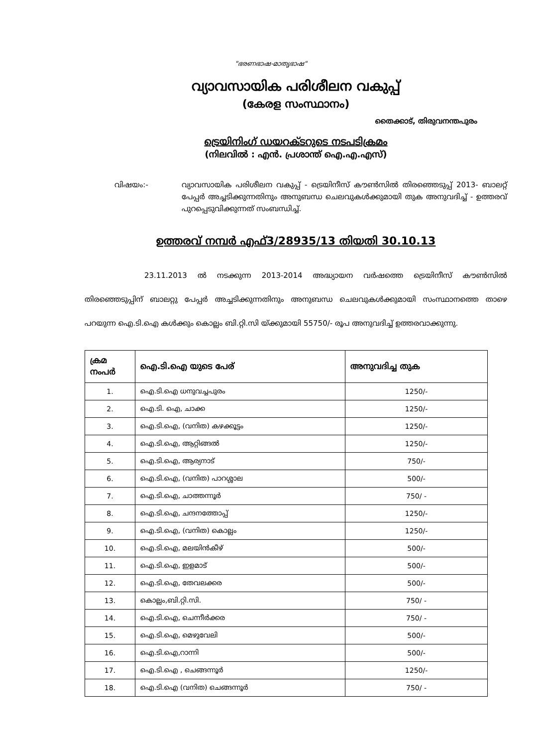"ഭരണഭാഷ-മാതൃഭാഷ"
വ്യാവസായിക പരിശീലന വകുപ്പ്
(കേരള സംസ്ഥാനം)
തൈക്കാട്, തിരുവനന്തപുരം
ട്രെയിനിംഗ് ഡയറക്ടറുടെ നടപടിക്രമം
(നിലവിൽ : എൻ. പ്രശാന്ത് ഐ.എ.എസ്)
വിഷയം:- വ്യാവസായിക പരിശീലന വകുപ്പ് - ട്രെയിനീസ് കൗൺസിൽ തിരഞ്ഞെടുപ്പ് 2013- ബാലറ്റ് പേപ്പർ അച്ചടിക്കുന്നതിനും അനുബന്ധ ചെലവുകൾക്കുമായി തുക അനുവദിച്ച് - ഉത്തരവ് പുറപ്പെടുവിക്കുന്നത് സംബന്ധിച്ച്.
ഉത്തരവ് നമ്പർ എഫ്3/28935/13 തിയതി 30.10.13
23.11.2013 ൽ നടക്കുന്ന 2013-2014 അദ്ധ്യായന വർഷത്തെ ട്രെയിനീസ് കൗൺസിൽ തിരഞ്ഞെടുപ്പിന് ബാലറ്റു പേപ്പർ അച്ചടിക്കുന്നതിനും അനുബന്ധ ചെലവുകൾക്കുമായി സംസ്ഥാനത്തെ താഴെ പറയുന്ന ഐ.ടി.ഐ കൾക്കും കൊല്ലം ബി.റ്റി.സി യ്ക്കുമായി 55750/- രൂപ അനുവദിച്ച് ഉത്തരവാക്കുന്നു.
| ക്രമ നംപർ | ഐ.ടി.ഐ യുടെ പേര് | അനുവദിച്ച തുക |
| --- | --- | --- |
| 1. | ഐ.ടി.ഐ ധനുവച്ചപുരം | 1250/- |
| 2. | ഐ.ടി. ഐ, ചാക്ക | 1250/- |
| 3. | ഐ.ടി.ഐ, (വനിത) കഴക്കൂട്ടം | 1250/- |
| 4. | ഐ.ടി.ഐ, ആറ്റിങ്ങൽ | 1250/- |
| 5. | ഐ.ടി.ഐ, ആര്യനാട് | 750/- |
| 6. | ഐ.ടി.ഐ, (വനിത) പാറശ്ശാല | 500/- |
| 7. | ഐ.ടി.ഐ, ചാത്തന്നൂർ | 750/ - |
| 8. | ഐ.ടി.ഐ, ചന്ദനത്തോപ്പ് | 1250/- |
| 9. | ഐ.ടി.ഐ, (വനിത) കൊല്ലം | 1250/- |
| 10. | ഐ.ടി.ഐ, മലയിൻകീഴ് | 500/- |
| 11. | ഐ.ടി.ഐ, ഇളമാട് | 500/- |
| 12. | ഐ.ടി.ഐ, തേവലക്കര | 500/- |
| 13. | കൊല്ലം,ബി.റ്റി.സി. | 750/ - |
| 14. | ഐ.ടി.ഐ, ചെന്നീർക്കര | 750/ - |
| 15. | ഐ.ടി.ഐ, മെഴുവേലി | 500/- |
| 16. | ഐ.ടി.ഐ,റാന്നി | 500/- |
| 17. | ഐ.ടി.ഐ , ചെങ്ങന്നൂർ | 1250/- |
| 18. | ഐ.ടി.ഐ (വനിത) ചെങ്ങന്നൂർ | 750/ - |